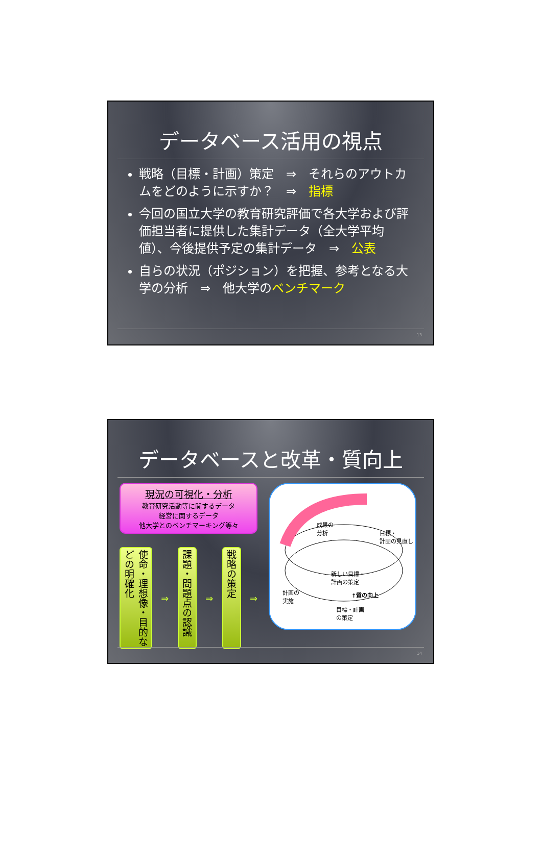データベース活用の視点
戦略（目標・計画）策定　⇒　それらのアウトカムをどのように示すか？　⇒　指標
今回の国立大学の教育研究評価で各大学および評価担当者に提供した集計データ（全大学平均値）、今後提供予定の集計データ　⇒　公表
自らの状況（ポジション）を把握、参考となる大学の分析　⇒　他大学のベンチマーク
13
データベースと改革・質向上
現況の可視化・分析
教育研究活動等に関するデータ
経営に関するデータ
他大学とのベンチマーキング等々
使命・理想像・目的などの明確化
⇒
課題・問題点の認識
⇒
戦略の策定
⇒
成果の
分析 目標・
計画の見直し
新しい目標・
計画の策定
計画の
実施
↑質の向上
目標・計画
の策定
14